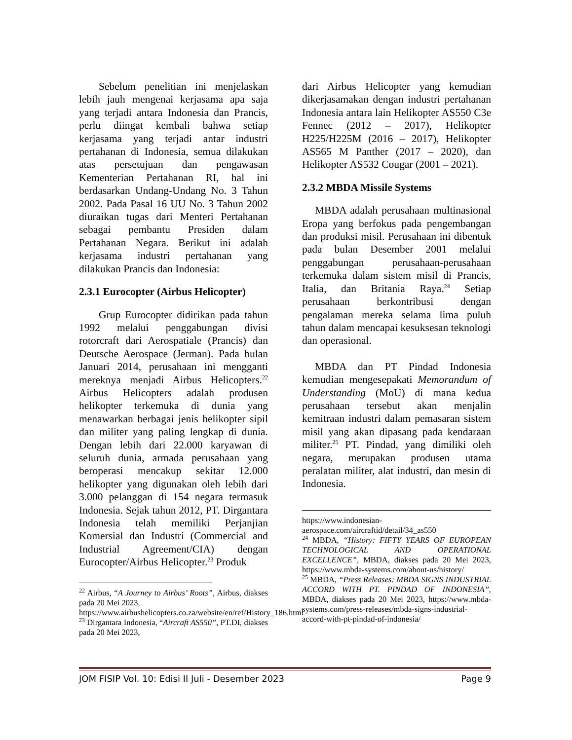Sebelum penelitian ini menjelaskan lebih jauh mengenai kerjasama apa saja yang terjadi antara Indonesia dan Prancis, perlu diingat kembali bahwa setiap kerjasama yang terjadi antar industri pertahanan di Indonesia, semua dilakukan atas persetujuan dan pengawasan Kementerian Pertahanan RI, hal ini berdasarkan Undang-Undang No. 3 Tahun 2002. Pada Pasal 16 UU No. 3 Tahun 2002 diuraikan tugas dari Menteri Pertahanan sebagai pembantu Presiden dalam Pertahanan Negara. Berikut ini adalah kerjasama industri pertahanan yang dilakukan Prancis dan Indonesia:
2.3.1 Eurocopter (Airbus Helicopter)
Grup Eurocopter didirikan pada tahun 1992 melalui penggabungan divisi rotorcraft dari Aerospatiale (Prancis) dan Deutsche Aerospace (Jerman). Pada bulan Januari 2014, perusahaan ini mengganti mereknya menjadi Airbus Helicopters.<sup>22</sup> Airbus Helicopters adalah produsen helikopter terkemuka di dunia yang menawarkan berbagai jenis helikopter sipil dan militer yang paling lengkap di dunia. Dengan lebih dari 22.000 karyawan di seluruh dunia, armada perusahaan yang beroperasi mencakup sekitar 12.000 helikopter yang digunakan oleh lebih dari 3.000 pelanggan di 154 negara termasuk Indonesia. Sejak tahun 2012, PT. Dirgantara Indonesia telah memiliki Perjanjian Komersial dan Industri (Commercial and Industrial Agreement/CIA) dengan Eurocopter/Airbus Helicopter.<sup>23</sup> Produk
<sup>22</sup> Airbus, “A Journey to Airbus’ Roots”, Airbus, diakses pada 20 Mei 2023,
https://www.airbushelicopters.co.za/website/en/ref/History_186.html
<sup>23</sup> Dirgantara Indonesia, “Aircraft AS550”, PT.DI, diakses pada 20 Mei 2023,
dari Airbus Helicopter yang kemudian dikerjasamakan dengan industri pertahanan Indonesia antara lain Helikopter AS550 C3e Fennec (2012 – 2017), Helikopter H225/H225M (2016 – 2017), Helikopter AS565 M Panther (2017 – 2020), dan Helikopter AS532 Cougar (2001 – 2021).
2.3.2 MBDA Missile Systems
MBDA adalah perusahaan multinasional Eropa yang berfokus pada pengembangan dan produksi misil. Perusahaan ini dibentuk pada bulan Desember 2001 melalui penggabungan perusahaan-perusahaan terkemuka dalam sistem misil di Prancis, Italia, dan Britania Raya.<sup>24</sup> Setiap perusahaan berkontribusi dengan pengalaman mereka selama lima puluh tahun dalam mencapai kesuksesan teknologi dan operasional.
MBDA dan PT Pindad Indonesia kemudian mengesepakati Memorandum of Understanding (MoU) di mana kedua perusahaan tersebut akan menjalin kemitraan industri dalam pemasaran sistem misil yang akan dipasang pada kendaraan militer.<sup>25</sup> PT. Pindad, yang dimiliki oleh negara, merupakan produsen utama peralatan militer, alat industri, dan mesin di Indonesia.
https://www.indonesian-aerospace.com/aircraftid/detail/34_as550
<sup>24</sup> MBDA, “History: FIFTY YEARS OF EUROPEAN TECHNOLOGICAL AND OPERATIONAL EXCELLENCE”, MBDA, diakses pada 20 Mei 2023, https://www.mbda-systems.com/about-us/history/
<sup>25</sup> MBDA, “Press Releases: MBDA SIGNS INDUSTRIAL ACCORD WITH PT. PINDAD OF INDONESIA”, MBDA, diakses pada 20 Mei 2023, https://www.mbda-systems.com/press-releases/mbda-signs-industrial-accord-with-pt-pindad-of-indonesia/
JOM FISIP Vol. 10: Edisi II Juli - Desember 2023 Page 9